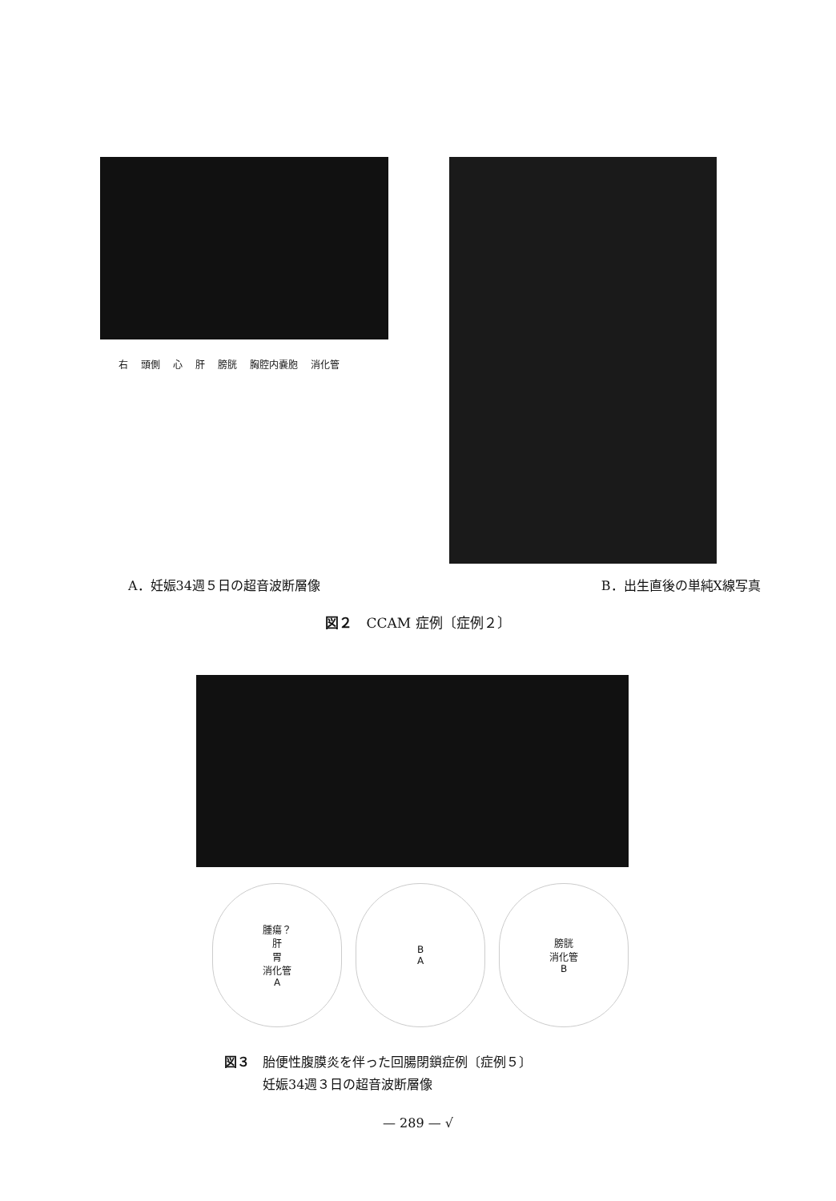右 頭側 心 肝 膀胱 胸腔内嚢胞 消化管
A．妊娠34週５日の超音波断層像 B．出生直後の単純X線写真
図２　CCAM 症例〔症例２〕
腫瘍？
肝
胃
消化管
A
B
A
膀胱
消化管
B
図３　胎便性腹膜炎を伴った回腸閉鎖症例〔症例５〕
　　　妊娠34週３日の超音波断層像
— 289 — √